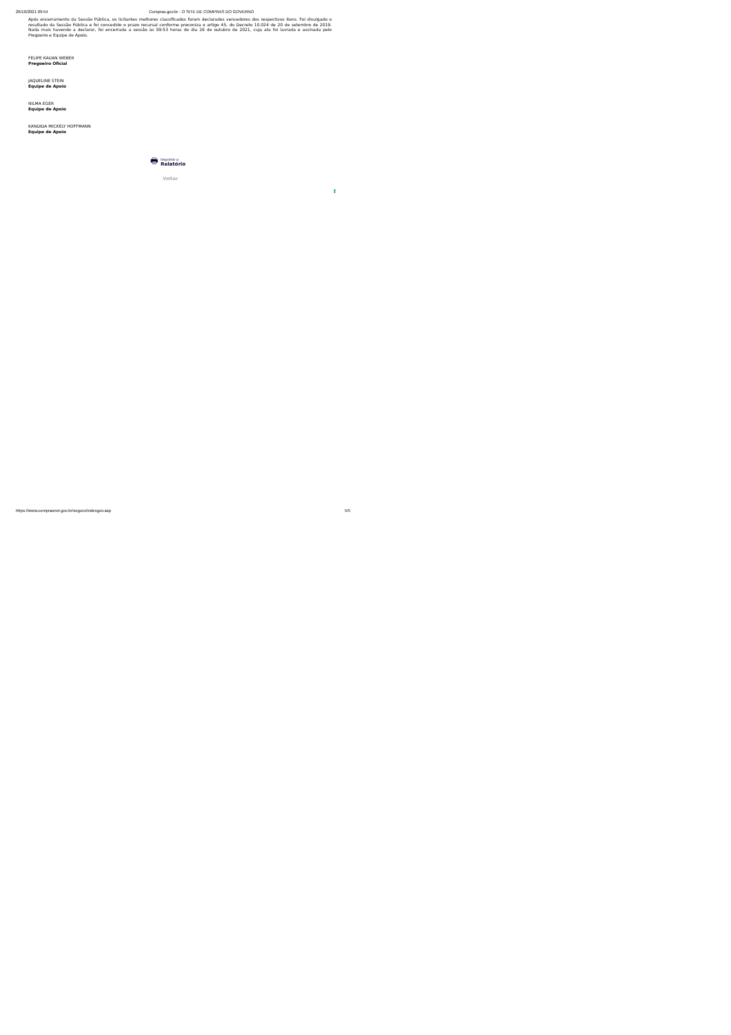26/10/2021 09:54 Compras.gov.br - O SITE DE COMPRAS DO GOVERNO
Após encerramento da Sessão Pública, os licitantes melhores classificados foram declarados vencedores dos respectivos itens. Foi divulgado o resultado da Sessão Pública e foi concedido o prazo recursal conforme preconiza o artigo 45, do Decreto 10.024 de 20 de setembro de 2019. Nada mais havendo a declarar, foi encerrada a sessão às 09:53 horas do dia 26 de outubro de 2021, cuja ata foi lavrada e assinada pelo Pregoeiro e Equipe de Apoio.
FELIPE KAUAN WEBER
Pregoeiro Oficial
JAQUELINE STEIN
Equipe de Apoio
NILMA EGER
Equipe de Apoio
KANDIDA MICKELY HOFFMANN
Equipe de Apoio
🖶
Imprimir o
Relatório
Voltar
⬆
https://www.comprasnet.gov.br/seguro/indexgov.asp 5/5